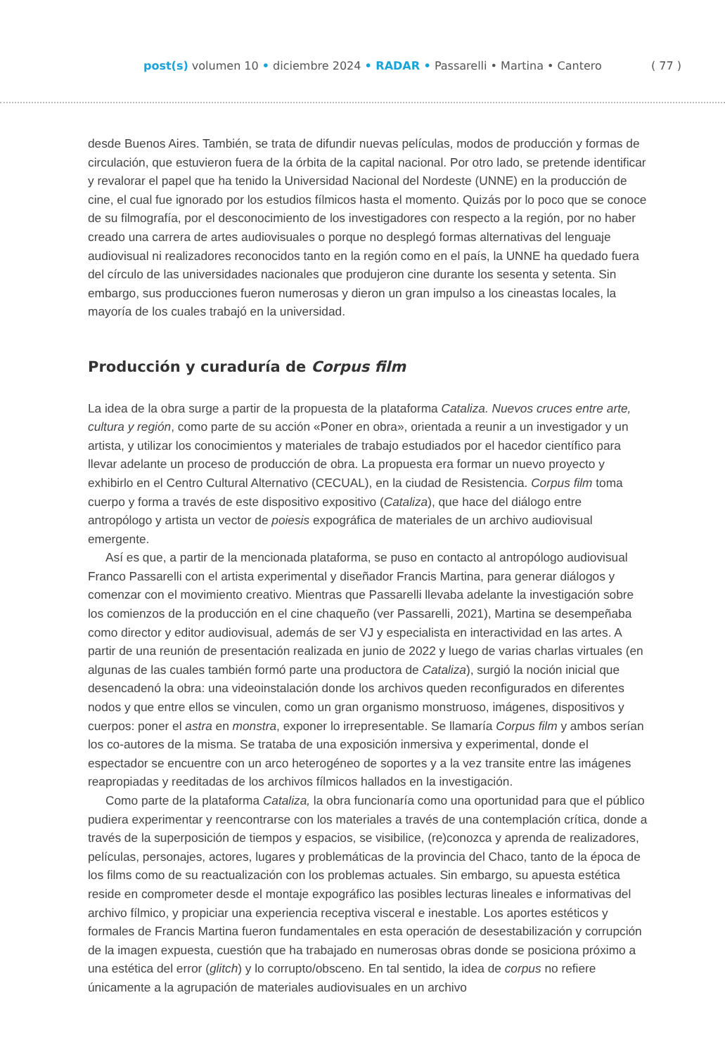post(s) volumen 10 • diciembre 2024 • RADAR • Passarelli • Martina • Cantero ( 77 )
desde Buenos Aires. También, se trata de difundir nuevas películas, modos de producción y formas de circulación, que estuvieron fuera de la órbita de la capital nacional. Por otro lado, se pretende identificar y revalorar el papel que ha tenido la Universidad Nacional del Nordeste (UNNE) en la producción de cine, el cual fue ignorado por los estudios fílmicos hasta el momento. Quizás por lo poco que se conoce de su filmografía, por el desconocimiento de los investigadores con respecto a la región, por no haber creado una carrera de artes audiovisuales o porque no desplegó formas alternativas del lenguaje audiovisual ni realizadores reconocidos tanto en la región como en el país, la UNNE ha quedado fuera del círculo de las universidades nacionales que produjeron cine durante los sesenta y setenta. Sin embargo, sus producciones fueron numerosas y dieron un gran impulso a los cineastas locales, la mayoría de los cuales trabajó en la universidad.
Producción y curaduría de Corpus film
La idea de la obra surge a partir de la propuesta de la plataforma Cataliza. Nuevos cruces entre arte, cultura y región, como parte de su acción «Poner en obra», orientada a reunir a un investigador y un artista, y utilizar los conocimientos y materiales de trabajo estudiados por el hacedor científico para llevar adelante un proceso de producción de obra. La propuesta era formar un nuevo proyecto y exhibirlo en el Centro Cultural Alternativo (CECUAL), en la ciudad de Resistencia. Corpus film toma cuerpo y forma a través de este dispositivo expositivo (Cataliza), que hace del diálogo entre antropólogo y artista un vector de poiesis expográfica de materiales de un archivo audiovisual emergente.
Así es que, a partir de la mencionada plataforma, se puso en contacto al antropólogo audiovisual Franco Passarelli con el artista experimental y diseñador Francis Martina, para generar diálogos y comenzar con el movimiento creativo. Mientras que Passarelli llevaba adelante la investigación sobre los comienzos de la producción en el cine chaqueño (ver Passarelli, 2021), Martina se desempeñaba como director y editor audiovisual, además de ser VJ y especialista en interactividad en las artes. A partir de una reunión de presentación realizada en junio de 2022 y luego de varias charlas virtuales (en algunas de las cuales también formó parte una productora de Cataliza), surgió la noción inicial que desencadenó la obra: una videoinstalación donde los archivos queden reconfigurados en diferentes nodos y que entre ellos se vinculen, como un gran organismo monstruoso, imágenes, dispositivos y cuerpos: poner el astra en monstra, exponer lo irrepresentable. Se llamaría Corpus film y ambos serían los co-autores de la misma. Se trataba de una exposición inmersiva y experimental, donde el espectador se encuentre con un arco heterogéneo de soportes y a la vez transite entre las imágenes reapropiadas y reeditadas de los archivos fílmicos hallados en la investigación.
Como parte de la plataforma Cataliza, la obra funcionaría como una oportunidad para que el público pudiera experimentar y reencontrarse con los materiales a través de una contemplación crítica, donde a través de la superposición de tiempos y espacios, se visibilice, (re)conozca y aprenda de realizadores, películas, personajes, actores, lugares y problemáticas de la provincia del Chaco, tanto de la época de los films como de su reactualización con los problemas actuales. Sin embargo, su apuesta estética reside en comprometer desde el montaje expográfico las posibles lecturas lineales e informativas del archivo fílmico, y propiciar una experiencia receptiva visceral e inestable. Los aportes estéticos y formales de Francis Martina fueron fundamentales en esta operación de desestabilización y corrupción de la imagen expuesta, cuestión que ha trabajado en numerosas obras donde se posiciona próximo a una estética del error (glitch) y lo corrupto/obsceno. En tal sentido, la idea de corpus no refiere únicamente a la agrupación de materiales audiovisuales en un archivo